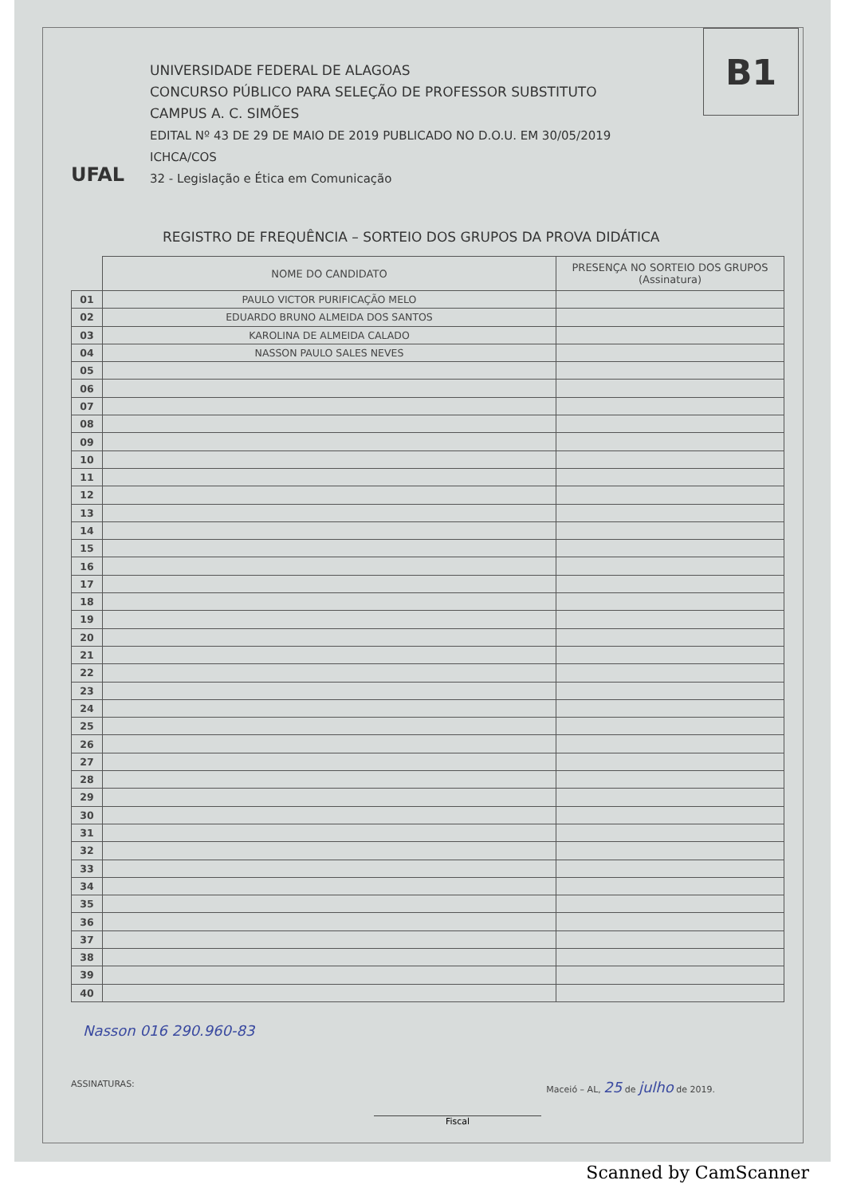B1
UFAL
UNIVERSIDADE FEDERAL DE ALAGOAS
CONCURSO PÚBLICO PARA SELEÇÃO DE PROFESSOR SUBSTITUTO
CAMPUS A. C. SIMÕES
EDITAL Nº 43 DE 29 DE MAIO DE 2019 PUBLICADO NO D.O.U. EM 30/05/2019
ICHCA/COS
32 - Legislação e Ética em Comunicação
REGISTRO DE FREQUÊNCIA – SORTEIO DOS GRUPOS DA PROVA DIDÁTICA
| | NOME DO CANDIDATO | PRESENÇA NO SORTEIO DOS GRUPOS (Assinatura) |
| --- | --- | --- |
| 01 | PAULO VICTOR PURIFICAÇÃO MELO | |
| 02 | EDUARDO BRUNO ALMEIDA DOS SANTOS | |
| 03 | KAROLINA DE ALMEIDA CALADO | |
| 04 | NASSON PAULO SALES NEVES | |
| 05 | | |
| 06 | | |
| 07 | | |
| 08 | | |
| 09 | | |
| 10 | | |
| 11 | | |
| 12 | | |
| 13 | | |
| 14 | | |
| 15 | | |
| 16 | | |
| 17 | | |
| 18 | | |
| 19 | | |
| 20 | | |
| 21 | | |
| 22 | | |
| 23 | | |
| 24 | | |
| 25 | | |
| 26 | | |
| 27 | | |
| 28 | | |
| 29 | | |
| 30 | | |
| 31 | | |
| 32 | | |
| 33 | | |
| 34 | | |
| 35 | | |
| 36 | | |
| 37 | | |
| 38 | | |
| 39 | | |
| 40 | | |
Nasson 016 290.960-83
ASSINATURAS: Maceió – AL, 25 de julho de 2019.
Fiscal
Scanned by CamScanner